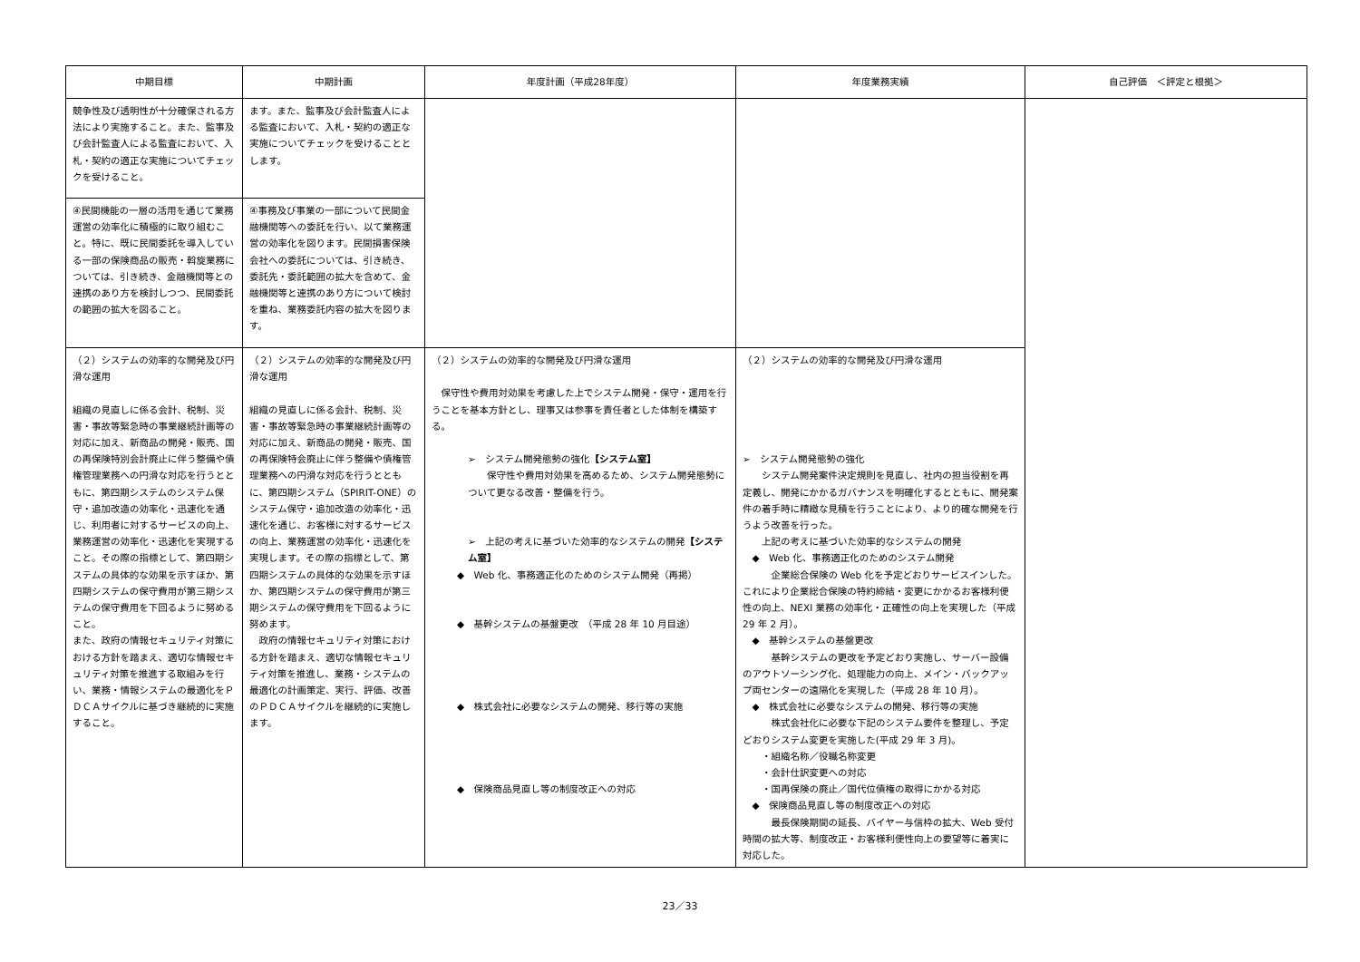| 中期目標 | 中期計画 | 年度計画（平成28年度） | 年度業務実績 | 自己評価 ＜評定と根拠＞ |
| --- | --- | --- | --- | --- |
| 競争性及び透明性が十分確保される方法により実施すること。また、監事及び会計監査人による監査において、入札・契約の適正な実施についてチェックを受けること。 | ます。また、監事及び会計監査人による監査において、入札・契約の適正な実施についてチェックを受けることとします。 | | | |
| ④民間機能の一層の活用を通じて業務運営の効率化に積極的に取り組むこと。特に、既に民間委託を導入している一部の保険商品の販売・斡旋業務については、引き続き、金融機関等との連携のあり方を検討しつつ、民間委託の範囲の拡大を図ること。 | ④事務及び事業の一部について民間金融機関等への委託を行い、以て業務運営の効率化を図ります。民間損害保険会社への委託については、引き続き、委託先・委託範囲の拡大を含めて、金融機関等と連携のあり方について検討を重ね、業務委託内容の拡大を図ります。 | | | |
| （２）システムの効率的な開発及び円滑な運用 組織の見直しに係る会計、税制、災害・事故等緊急時の事業継続計画等の対応に加え、新商品の開発・販売、国の再保険特別会計廃止に伴う整備や債権管理業務への円滑な対応を行うとともに、第四期システムのシステム保守・追加改造の効率化・迅速化を通じ、利用者に対するサービスの向上、業務運営の効率化・迅速化を実現すること。その際の指標として、第四期システムの具体的な効果を示すほか、第四期システムの保守費用が第三期システムの保守費用を下回るように努めること。 また、政府の情報セキュリティ対策における方針を踏まえ、適切な情報セキュリティ対策を推進する取組みを行い、業務・情報システムの最適化をＰＤＣＡサイクルに基づき継続的に実施すること。 | （２）システムの効率的な開発及び円滑な運用 組織の見直しに係る会計、税制、災害・事故等緊急時の事業継続計画等の対応に加え、新商品の開発・販売、国の再保険特会廃止に伴う整備や債権管理業務への円滑な対応を行うとともに、第四期システム（SPIRIT-ONE）のシステム保守・追加改造の効率化・迅速化を通じ、お客様に対するサービスの向上、業務運営の効率化・迅速化を実現します。その際の指標として、第四期システムの具体的な効果を示すほか、第四期システムの保守費用が第三期システムの保守費用を下回るように努めます。 政府の情報セキュリティ対策における方針を踏まえ、適切な情報セキュリティ対策を推進し、業務・システムの最適化の計画策定、実行、評価、改善のＰＤＣＡサイクルを継続的に実施します。 | （２）システムの効率的な開発及び円滑な運用 保守性や費用対効果を考慮した上でシステム開発・保守・運用を行うことを基本方針とし、理事又は参事を責任者とした体制を構築する。 ➢ システム開発態勢の強化 【システム室】 保守性や費用対効果を高めるため、システム開発態勢について更なる改善・整備を行う。 ➢ 上記の考えに基づいた効率的なシステムの開発 【システム室】 ◆ Web 化、事務適正化のためのシステム開発（再掲） ◆ 基幹システムの基盤更改 （平成 28 年 10 月目途） ◆ 株式会社に必要なシステムの開発、移行等の実施 ◆ 保険商品見直し等の制度改正への対応 | （２）システムの効率的な開発及び円滑な運用 ➢ システム開発態勢の強化 システム開発案件決定規則を見直し、社内の担当役割を再定義し、開発にかかるガバナンスを明確化するとともに、開発案件の着手時に精緻な見積を行うことにより、より的確な開発を行うよう改善を行った。 上記の考えに基づいた効率的なシステムの開発 ◆ Web 化、事務適正化のためのシステム開発 企業総合保険の Web 化を予定どおりサービスインした。これにより企業総合保険の特約締結・変更にかかるお客様利便性の向上、NEXI 業務の効率化・正確性の向上を実現した（平成 29 年 2 月）。 ◆ 基幹システムの基盤更改 基幹システムの更改を予定どおり実施し、サーバー設備のアウトソーシング化、処理能力の向上、メイン・バックアップ両センターの遠隔化を実現した（平成 28 年 10 月）。 ◆ 株式会社に必要なシステムの開発、移行等の実施 株式会社化に必要な下記のシステム要件を整理し、予定どおりシステム変更を実施した(平成 29 年 3 月)。 ・組織名称／役職名称変更 ・会計仕訳変更への対応 ・国再保険の廃止／国代位債権の取得にかかる対応 ◆ 保険商品見直し等の制度改正への対応 最長保険期間の延長、バイヤー与信枠の拡大、Web 受付時間の拡大等、制度改正・お客様利便性向上の要望等に着実に対応した。 | |
23／33